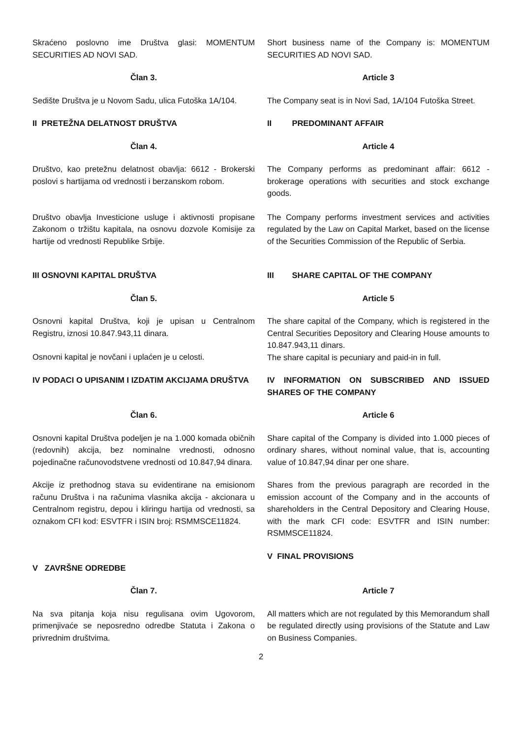Skraćeno poslovno ime Društva glasi: MOMENTUM SECURITIES AD NOVI SAD.
Short business name of the Company is: MOMENTUM SECURITIES AD NOVI SAD.
Član 3. Article 3
Sedište Društva je u Novom Sadu, ulica Futoška 1A/104.
The Company seat is in Novi Sad, 1A/104 Futoška Street.
II PRETEŽNA DELATNOST DRUŠTVA II PREDOMINANT AFFAIR
Član 4. Article 4
Društvo, kao pretežnu delatnost obavlja: 6612 - Brokerski poslovi s hartijama od vrednosti i berzanskom robom.
The Company performs as predominant affair: 6612 - brokerage operations with securities and stock exchange goods.
Društvo obavlja Investicione usluge i aktivnosti propisane Zakonom o tržištu kapitala, na osnovu dozvole Komisije za hartije od vrednosti Republike Srbije.
The Company performs investment services and activities regulated by the Law on Capital Market, based on the license of the Securities Commission of the Republic of Serbia.
III OSNOVNI KAPITAL DRUŠTVA III SHARE CAPITAL OF THE COMPANY
Član 5. Article 5
Osnovni kapital Društva, koji je upisan u Centralnom Registru, iznosi 10.847.943,11 dinara.
Osnovni kapital je novčani i uplaćen je u celosti.
The share capital of the Company, which is registered in the Central Securities Depository and Clearing House amounts to 10.847.943,11 dinars.
The share capital is pecuniary and paid-in in full.
IV PODACI O UPISANIM I IZDATIM AKCIJAMA DRUŠTVA
IV INFORMATION ON SUBSCRIBED AND ISSUED SHARES OF THE COMPANY
Član 6. Article 6
Osnovni kapital Društva podeljen je na 1.000 komada običnih (redovnih) akcija, bez nominalne vrednosti, odnosno pojedinačne računovodstvene vrednosti od 10.847,94 dinara.
Share capital of the Company is divided into 1.000 pieces of ordinary shares, without nominal value, that is, accounting value of 10.847,94 dinar per one share.
Akcije iz prethodnog stava su evidentirane na emisionom računu Društva i na računima vlasnika akcija - akcionara u Centralnom registru, depou i kliringu hartija od vrednosti, sa oznakom CFI kod: ESVTFR i ISIN broj: RSMMSCE11824.
Shares from the previous paragraph are recorded in the emission account of the Company and in the accounts of shareholders in the Central Depository and Clearing House, with the mark CFI code: ESVTFR and ISIN number: RSMMSCE11824.
V ZAVRŠNE ODREDBE
V FINAL PROVISIONS
Član 7. Article 7
Na sva pitanja koja nisu regulisana ovim Ugovorom, primenjivaće se neposredno odredbe Statuta i Zakona o privrednim društvima.
All matters which are not regulated by this Memorandum shall be regulated directly using provisions of the Statute and Law on Business Companies.
2